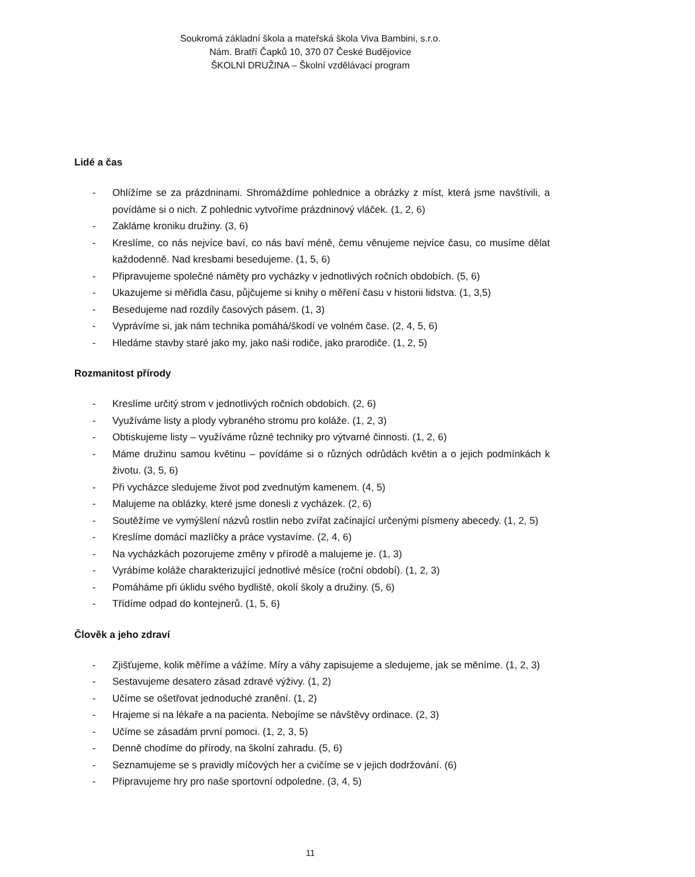Soukromá základní škola a mateřská škola Viva Bambini, s.r.o.
Nám. Bratří Čapků 10, 370 07 České Budějovice
ŠKOLNÍ DRUŽINA – Školní vzdělávací program
Lidé a čas
- Ohlížíme se za prázdninami. Shromáždíme pohlednice a obrázky z míst, která jsme navštívili, a povídáme si o nich. Z pohlednic vytvoříme prázdninový vláček. (1, 2, 6)
- Zakláme kroniku družiny. (3, 6)
- Kreslíme, co nás nejvíce baví, co nás baví méně, čemu věnujeme nejvíce času, co musíme dělat každodenně. Nad kresbami besedujeme. (1, 5, 6)
- Připravujeme společné náměty pro vycházky v jednotlivých ročních obdobích. (5, 6)
- Ukazujeme si měřidla času, půjčujeme si knihy o měření času v historii lidstva. (1, 3,5)
- Besedujeme nad rozdíly časových pásem. (1, 3)
- Vyprávíme si, jak nám technika pomáhá/škodí ve volném čase. (2, 4, 5, 6)
- Hledáme stavby staré jako my, jako naši rodiče, jako prarodiče. (1, 2, 5)
Rozmanitost přírody
- Kreslíme určitý strom v jednotlivých ročních obdobích. (2, 6)
- Využíváme listy a plody vybraného stromu pro koláže. (1, 2, 3)
- Obtiskujeme listy – využíváme různé techniky pro výtvarné činnosti. (1, 2, 6)
- Máme družinu samou květinu – povídáme si o různých odrůdách květin a o jejich podmínkách k životu. (3, 5, 6)
- Při vycházce sledujeme život pod zvednutým kamenem. (4, 5)
- Malujeme na oblázky, které jsme donesli z vycházek. (2, 6)
- Soutěžíme ve vymýšlení názvů rostlin nebo zvířat začínající určenými písmeny abecedy. (1, 2, 5)
- Kreslíme domácí mazlíčky a práce vystavíme. (2, 4, 6)
- Na vycházkách pozorujeme změny v přírodě a malujeme je. (1, 3)
- Vyrábíme koláže charakterizující jednotlivé měsíce (roční období). (1, 2, 3)
- Pomáháme při úklidu svého bydliště, okolí školy a družiny. (5, 6)
- Třídíme odpad do kontejnerů. (1, 5, 6)
Člověk a jeho zdraví
- Zjišťujeme, kolik měříme a vážíme. Míry a váhy zapisujeme a sledujeme, jak se měníme. (1, 2, 3)
- Sestavujeme desatero zásad zdravé výživy. (1, 2)
- Učíme se ošetřovat jednoduché zranění. (1, 2)
- Hrajeme si na lékaře a na pacienta. Nebojíme se návštěvy ordinace. (2, 3)
- Učíme se zásadám první pomoci. (1, 2, 3, 5)
- Denně chodíme do přírody, na školní zahradu. (5, 6)
- Seznamujeme se s pravidly míčových her a cvičíme se v jejich dodržování. (6)
- Připravujeme hry pro naše sportovní odpoledne. (3, 4, 5)
11